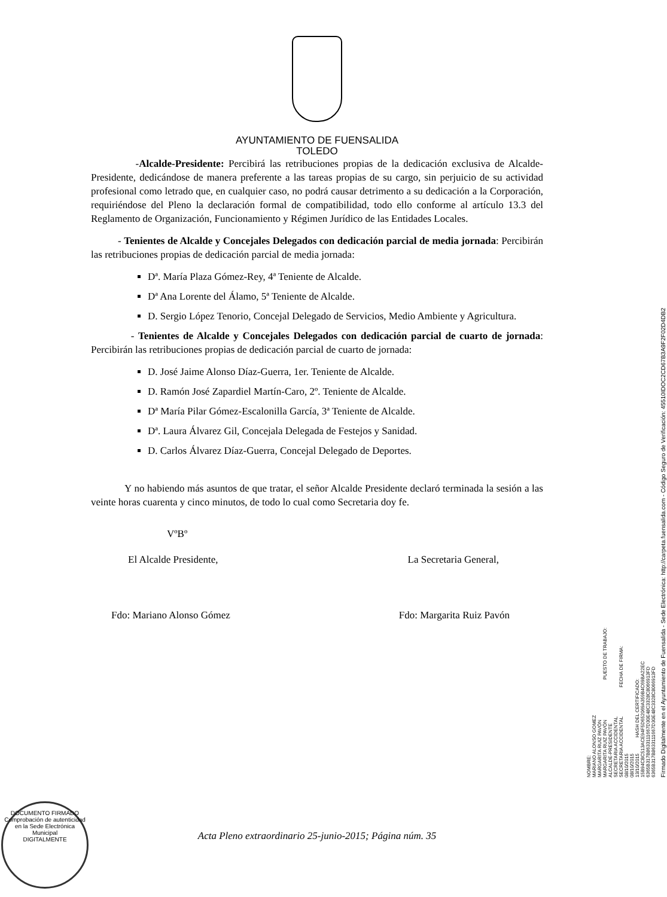AYUNTAMIENTO DE FUENSALIDA
TOLEDO
-Alcalde-Presidente: Percibirá las retribuciones propias de la dedicación exclusiva de Alcalde-Presidente, dedicándose de manera preferente a las tareas propias de su cargo, sin perjuicio de su actividad profesional como letrado que, en cualquier caso, no podrá causar detrimento a su dedicación a la Corporación, requiriéndose del Pleno la declaración formal de compatibilidad, todo ello conforme al artículo 13.3 del Reglamento de Organización, Funcionamiento y Régimen Jurídico de las Entidades Locales.
- Tenientes de Alcalde y Concejales Delegados con dedicación parcial de media jornada: Percibirán las retribuciones propias de dedicación parcial de media jornada:
Dª. María Plaza Gómez-Rey, 4ª Teniente de Alcalde.
Dª Ana Lorente del Álamo, 5ª Teniente de Alcalde.
D. Sergio López Tenorio, Concejal Delegado de Servicios, Medio Ambiente y Agricultura.
- Tenientes de Alcalde y Concejales Delegados con dedicación parcial de cuarto de jornada: Percibirán las retribuciones propias de dedicación parcial de cuarto de jornada:
D. José Jaime Alonso Díaz-Guerra, 1er. Teniente de Alcalde.
D. Ramón José Zapardiel Martín-Caro, 2º. Teniente de Alcalde.
Dª María Pilar Gómez-Escalonilla García, 3ª Teniente de Alcalde.
Dª. Laura Álvarez Gil, Concejala Delegada de Festejos y Sanidad.
D. Carlos Álvarez Díaz-Guerra, Concejal Delegado de Deportes.
Y no habiendo más asuntos de que tratar, el señor Alcalde Presidente declaró terminada la sesión a las veinte horas cuarenta y cinco minutos, de todo lo cual como Secretaria doy fe.
VºBº
El Alcalde Presidente, La Secretaria General,
Fdo: Mariano Alonso Gómez Fdo: Margarita Ruiz Pavón
NOMBRE:
MARIANO ALONSO GOMEZ
MARGARITA RUIZ PAVÓN
MARGARITA RUIZ PAVÓN PUESTO DE TRABAJO:
ALCALDE-PRESIDENTE
SECRETARIA ACCIDENTAL
SECRETARIA ACCIDENTAL FECHA DE FIRMA:
08/10/2015
08/10/2015
13/10/2015 HASH DEL CERTIFICADO:
15B94CBC513ACE94F5D652069A359B4C69BA22EC
6365B317B8633111667D30E48C3328C8066913FD
6365B317B8633111667D30E48C3328C8066913FD
Firmado Digitalmente en el Ayuntamiento de Fuensalida - Sede Electrónica: http://carpeta.fuensalida.com - Código Seguro de Verificación: 45510IDOC2CD67B3A9F2F02D4DB2
DOCUMENTO FIRMADO
Comprobación de autenticidad en la Sede Electrónica Municipal
DIGITALMENTE
Acta Pleno extraordinario 25-junio-2015; Página núm. 35